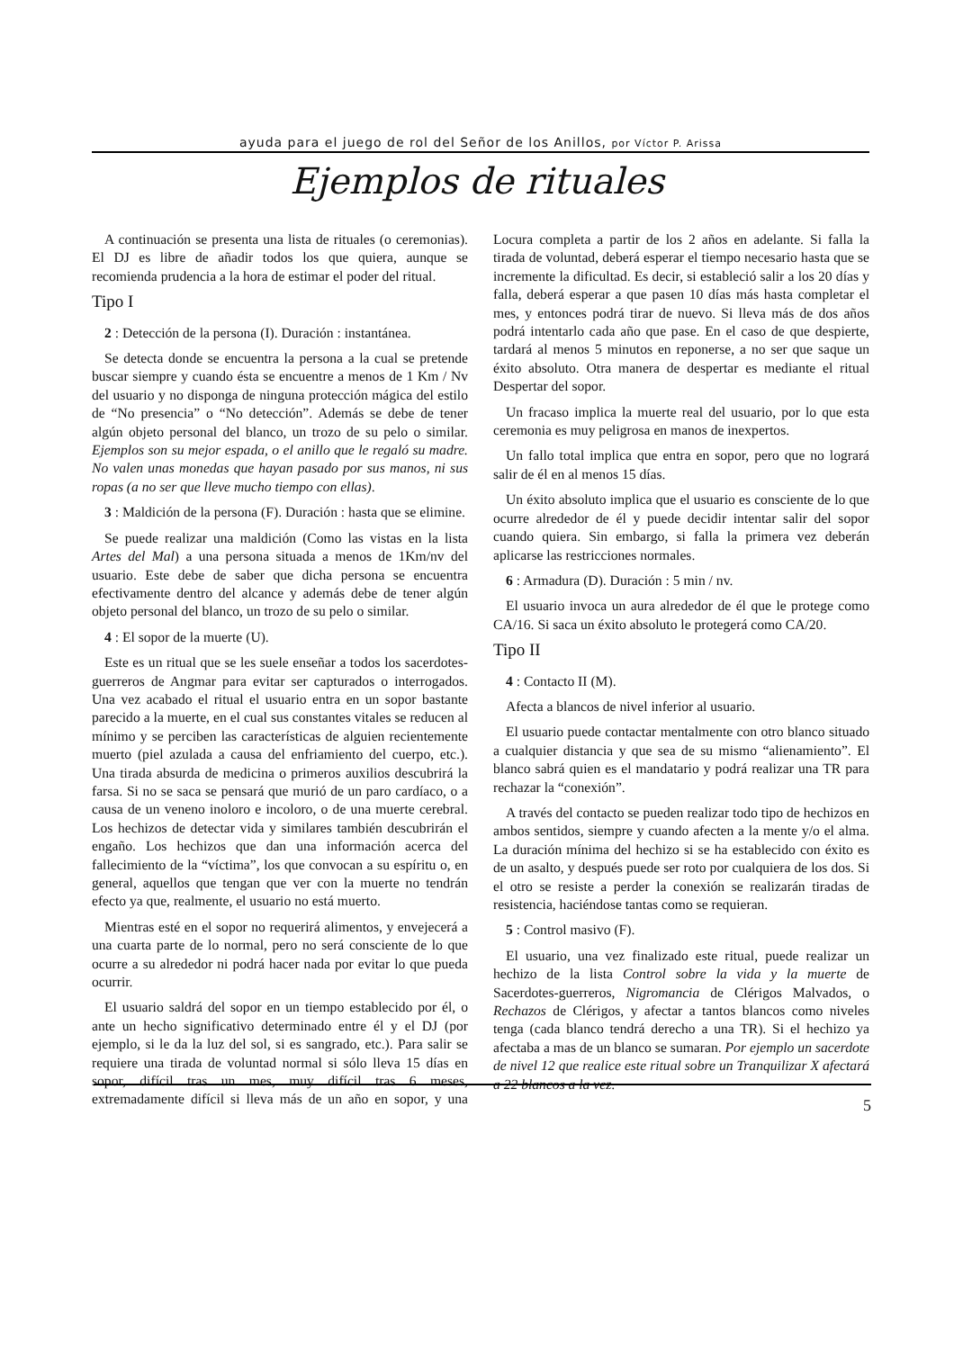ayuda para el juego de rol del Señor de los Anillos, por Víctor P. Arissa
Ejemplos de rituales
A continuación se presenta una lista de rituales (o ceremonias). El DJ es libre de añadir todos los que quiera, aunque se recomienda prudencia a la hora de estimar el poder del ritual.
Tipo I
2 : Detección de la persona (I). Duración : instantánea.
Se detecta donde se encuentra la persona a la cual se pretende buscar siempre y cuando ésta se encuentre a menos de 1 Km / Nv del usuario y no disponga de ninguna protección mágica del estilo de “No presencia” o “No detección”. Además se debe de tener algún objeto personal del blanco, un trozo de su pelo o similar. Ejemplos son su mejor espada, o el anillo que le regaló su madre. No valen unas monedas que hayan pasado por sus manos, ni sus ropas (a no ser que lleve mucho tiempo con ellas).
3 : Maldición de la persona (F). Duración : hasta que se elimine.
Se puede realizar una maldición (Como las vistas en la lista Artes del Mal) a una persona situada a menos de 1Km/nv del usuario. Este debe de saber que dicha persona se encuentra efectivamente dentro del alcance y además debe de tener algún objeto personal del blanco, un trozo de su pelo o similar.
4 : El sopor de la muerte (U).
Este es un ritual que se les suele enseñar a todos los sacerdotes-guerreros de Angmar para evitar ser capturados o interrogados. Una vez acabado el ritual el usuario entra en un sopor bastante parecido a la muerte, en el cual sus constantes vitales se reducen al mínimo y se perciben las características de alguien recientemente muerto (piel azulada a causa del enfriamiento del cuerpo, etc.). Una tirada absurda de medicina o primeros auxilios descubrirá la farsa. Si no se saca se pensará que murió de un paro cardíaco, o a causa de un veneno inoloro e incoloro, o de una muerte cerebral. Los hechizos de detectar vida y similares también descubrirán el engaño. Los hechizos que dan una información acerca del fallecimiento de la “víctima”, los que convocan a su espíritu o, en general, aquellos que tengan que ver con la muerte no tendrán efecto ya que, realmente, el usuario no está muerto.
Mientras esté en el sopor no requerirá alimentos, y envejecerá a una cuarta parte de lo normal, pero no será consciente de lo que ocurre a su alrededor ni podrá hacer nada por evitar lo que pueda ocurrir.
El usuario saldrá del sopor en un tiempo establecido por él, o ante un hecho significativo determinado entre él y el DJ (por ejemplo, si le da la luz del sol, si es sangrado, etc.). Para salir se requiere una tirada de voluntad normal si sólo lleva 15 días en sopor, difícil tras un mes, muy difícil tras 6 meses, extremadamente difícil si lleva más de un año en sopor, y una Locura completa a partir de los 2 años en adelante. Si falla la tirada de voluntad, deberá esperar el tiempo necesario hasta que se incremente la dificultad. Es decir, si estableció salir a los 20 días y falla, deberá esperar a que pasen 10 días más hasta completar el mes, y entonces podrá tirar de nuevo. Si lleva más de dos años podrá intentarlo cada año que pase. En el caso de que despierte, tardará al menos 5 minutos en reponerse, a no ser que saque un éxito absoluto. Otra manera de despertar es mediante el ritual Despertar del sopor.
Un fracaso implica la muerte real del usuario, por lo que esta ceremonia es muy peligrosa en manos de inexpertos.
Un fallo total implica que entra en sopor, pero que no logrará salir de él en al menos 15 días.
Un éxito absoluto implica que el usuario es consciente de lo que ocurre alrededor de él y puede decidir intentar salir del sopor cuando quiera. Sin embargo, si falla la primera vez deberán aplicarse las restricciones normales.
6 : Armadura (D). Duración : 5 min / nv.
El usuario invoca un aura alrededor de él que le protege como CA/16. Si saca un éxito absoluto le protegerá como CA/20.
Tipo II
4 : Contacto II (M).
Afecta a blancos de nivel inferior al usuario.
El usuario puede contactar mentalmente con otro blanco situado a cualquier distancia y que sea de su mismo “alienamiento”. El blanco sabrá quien es el mandatario y podrá realizar una TR para rechazar la “conexión”.
A través del contacto se pueden realizar todo tipo de hechizos en ambos sentidos, siempre y cuando afecten a la mente y/o el alma. La duración mínima del hechizo si se ha establecido con éxito es de un asalto, y después puede ser roto por cualquiera de los dos. Si el otro se resiste a perder la conexión se realizarán tiradas de resistencia, haciéndose tantas como se requieran.
5 : Control masivo (F).
El usuario, una vez finalizado este ritual, puede realizar un hechizo de la lista Control sobre la vida y la muerte de Sacerdotes-guerreros, Nigromancia de Clérigos Malvados, o Rechazos de Clérigos, y afectar a tantos blancos como niveles tenga (cada blanco tendrá derecho a una TR). Si el hechizo ya afectaba a mas de un blanco se sumaran. Por ejemplo un sacerdote de nivel 12 que realice este ritual sobre un Tranquilizar X afectará a 22 blancos a la vez.
5